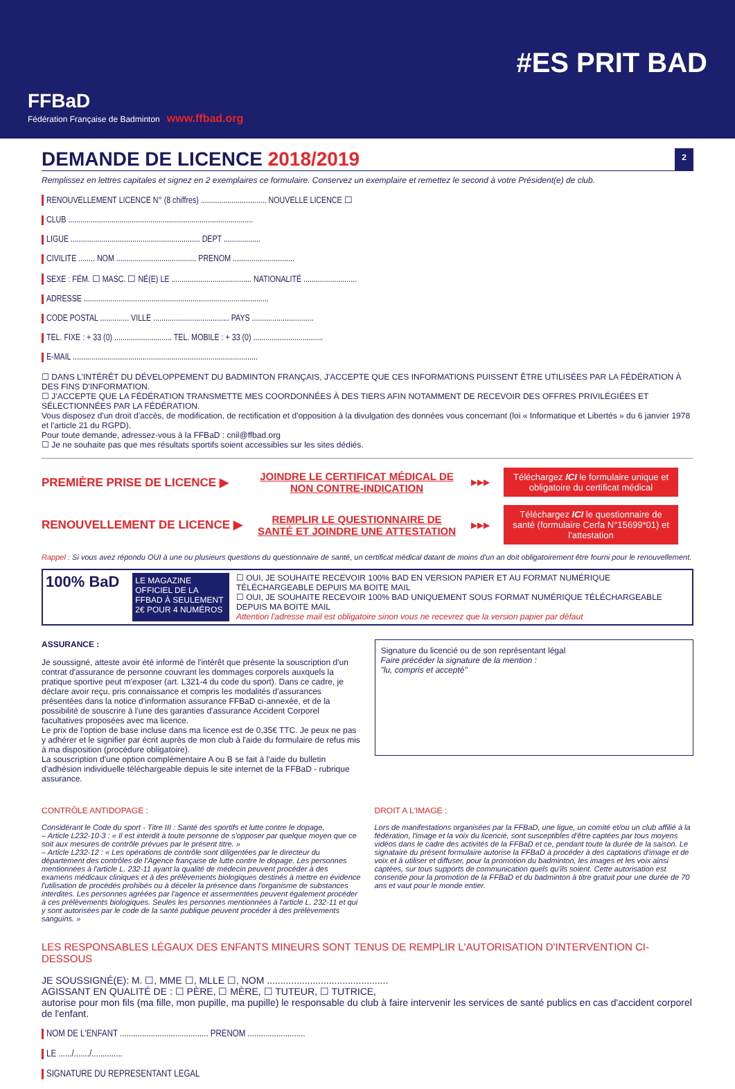FFBaD
Fédération Française de Badminton www.ffbad.org
#ES PRIT BAD
DEMANDE DE LICENCE 2018/2019
2
Remplissez en lettres capitales et signez en 2 exemplaires ce formulaire. Conservez un exemplaire et remettez le second à votre Président(e) de club.
RENOUVELLEMENT LICENCE N° (8 chiffres) ................................ NOUVELLE LICENCE ☐
CLUB ..........................................................................................
LIGUE ............................................................... DÉPT ..................
CIVILITÉ ........ NOM ....................................... PRÉNOM ..............................
SEXE : FÉM. ☐ MASC. ☐ NÉ(E) LE ....................................... NATIONALITÉ ..........................
ADRESSE ..........................................................................................
CODE POSTAL .............. VILLE ..................................... PAYS ..............................
TÉL. FIXE : + 33 (0) ............................ TÉL. MOBILE : + 33 (0) ..................................
E-MAIL ..........................................................................................
☐ DANS L'INTÉRÊT DU DÉVELOPPEMENT DU BADMINTON FRANÇAIS, J'ACCEPTE QUE CES INFORMATIONS PUISSENT ÊTRE UTILISÉES PAR LA FÉDÉRATION À DES FINS D'INFORMATION.
☐ J'ACCEPTE QUE LA FÉDÉRATION TRANSMETTE MES COORDONNÉES À DES TIERS AFIN NOTAMMENT DE RECEVOIR DES OFFRES PRIVILÉGIÉES ET SÉLECTIONNÉES PAR LA FÉDÉRATION.
Vous disposez d'un droit d'accès, de modification, de rectification et d'opposition à la divulgation des données vous concernant (loi « Informatique et Libertés » du 6 janvier 1978 et l'article 21 du RGPD).
Pour toute demande, adressez-vous à la FFBaD : cnil@ffbad.org
☐ Je ne souhaite pas que mes résultats sportifs soient accessibles sur les sites dédiés.
PREMIÈRE PRISE DE LICENCE ▶
JOINDRE LE CERTIFICAT MÉDICAL DE NON CONTRE-INDICATION
▶▶▶
Téléchargez ICI le formulaire unique et obligatoire du certificat médical
RENOUVELLEMENT DE LICENCE ▶
REMPLIR LE QUESTIONNAIRE DE SANTÉ ET JOINDRE UNE ATTESTATION
▶▶▶
Téléchargez ICI le questionnaire de santé (formulaire Cerfa N°15699*01) et l'attestation
Rappel : Si vous avez répondu OUI à une ou plusieurs questions du questionnaire de santé, un certificat médical datant de moins d'un an doit obligatoirement être fourni pour le renouvellement.
100% BaD
LE MAGAZINE OFFICIEL DE LA FFBAD À SEULEMENT 2€ POUR 4 NUMÉROS
☐ OUI, JE SOUHAITE RECEVOIR 100% BAD EN VERSION PAPIER ET AU FORMAT NUMÉRIQUE TÉLÉCHARGEABLE DEPUIS MA BOITE MAIL
☐ OUI, JE SOUHAITE RECEVOIR 100% BAD UNIQUEMENT SOUS FORMAT NUMÉRIQUE TÉLÉCHARGEABLE DEPUIS MA BOITE MAIL
Attention l'adresse mail est obligatoire sinon vous ne recevrez que la version papier par défaut
ASSURANCE :
Je soussigné, atteste avoir été informé de l'intérêt que présente la souscription d'un contrat d'assurance de personne couvrant les dommages corporels auxquels la pratique sportive peut m'exposer (art. L321-4 du code du sport). Dans ce cadre, je déclare avoir reçu, pris connaissance et compris les modalités d'assurances présentées dans la notice d'information assurance FFBaD ci-annexée, et de la possibilité de souscrire à l'une des garanties d'assurance Accident Corporel facultatives proposées avec ma licence.
Le prix de l'option de base incluse dans ma licence est de 0,35€ TTC. Je peux ne pas y adhérer et le signifier par écrit auprès de mon club à l'aide du formulaire de refus mis à ma disposition (procédure obligatoire).
La souscription d'une option complémentaire A ou B se fait à l'aide du bulletin d'adhésion individuelle téléchargeable depuis le site internet de la FFBaD - rubrique assurance.
Signature du licencié ou de son représentant légal
Faire précéder la signature de la mention :
"lu, compris et accepté"
CONTRÔLE ANTIDOPAGE :
Considérant le Code du sport - Titre III : Santé des sportifs et lutte contre le dopage,
– Article L232-10-3 : « Il est interdit à toute personne de s'opposer par quelque moyen que ce soit aux mesures de contrôle prévues par le présent titre. »
– Article L232-12 : « Les opérations de contrôle sont diligentées par le directeur du département des contrôles de l'Agence française de lutte contre le dopage. Les personnes mentionnées à l'article L. 232-11 ayant la qualité de médecin peuvent procéder à des examens médicaux cliniques et à des prélèvements biologiques destinés à mettre en évidence l'utilisation de procédés prohibés ou à déceler la présence dans l'organisme de substances interdites. Les personnes agréées par l'agence et assermentées peuvent également procéder à ces prélèvements biologiques. Seules les personnes mentionnées à l'article L. 232-11 et qui y sont autorisées par le code de la santé publique peuvent procéder à des prélèvements sanguins. »
DROIT A L'IMAGE :
Lors de manifestations organisées par la FFBaD, une ligue, un comité et/ou un club affilié à la fédération, l'image et la voix du licencié, sont susceptibles d'être captées par tous moyens vidéos dans le cadre des activités de la FFBaD et ce, pendant toute la durée de la saison. Le signataire du présent formulaire autorise la FFBaD à procéder à des captations d'image et de voix et à utiliser et diffuser, pour la promotion du badminton, les images et les voix ainsi captées, sur tous supports de communication quels qu'ils soient. Cette autorisation est consentie pour la promotion de la FFBaD et du badminton à titre gratuit pour une durée de 70 ans et vaut pour le monde entier.
LES RESPONSABLES LÉGAUX DES ENFANTS MINEURS SONT TENUS DE REMPLIR L'AUTORISATION D'INTERVENTION CI-DESSOUS
JE SOUSSIGNÉ(E): M. ☐, MME ☐, MLLE ☐, NOM .............................................
AGISSANT EN QUALITÉ DE : ☐ PÈRE, ☐ MÈRE, ☐ TUTEUR, ☐ TUTRICE,
autorise pour mon fils (ma fille, mon pupille, ma pupille) le responsable du club à faire intervenir les services de santé publics en cas d'accident corporel de l'enfant.
NOM DE L'ENFANT ........................................ PRÉNOM ..........................
LE ....../......./..............
SIGNATURE DU REPRÉSENTANT LÉGAL